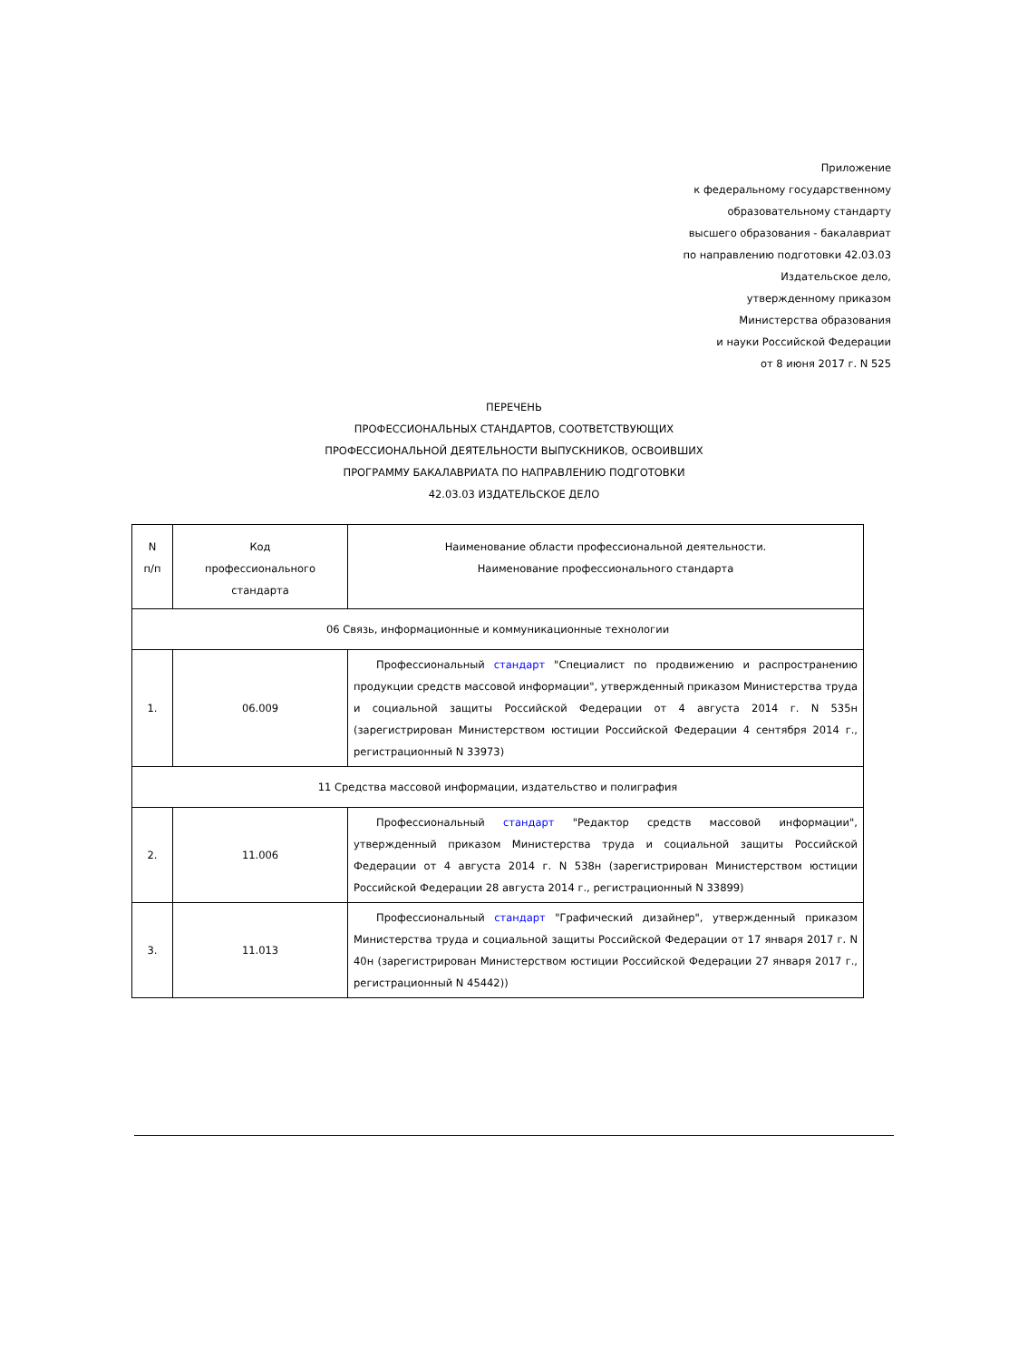Приложение
к федеральному государственному
образовательному стандарту
высшего образования - бакалавриат
по направлению подготовки 42.03.03
Издательское дело,
утвержденному приказом
Министерства образования
и науки Российской Федерации
от 8 июня 2017 г. N 525
ПЕРЕЧЕНЬ
ПРОФЕССИОНАЛЬНЫХ СТАНДАРТОВ, СООТВЕТСТВУЮЩИХ
ПРОФЕССИОНАЛЬНОЙ ДЕЯТЕЛЬНОСТИ ВЫПУСКНИКОВ, ОСВОИВШИХ
ПРОГРАММУ БАКАЛАВРИАТА ПО НАПРАВЛЕНИЮ ПОДГОТОВКИ
42.03.03 ИЗДАТЕЛЬСКОЕ ДЕЛО
| N п/п | Код профессионального стандарта | Наименование области профессиональной деятельности. Наименование профессионального стандарта |
| --- | --- | --- |
| 06 Связь, информационные и коммуникационные технологии | | |
| 1. | 06.009 | Профессиональный стандарт "Специалист по продвижению и распространению продукции средств массовой информации", утвержденный приказом Министерства труда и социальной защиты Российской Федерации от 4 августа 2014 г. N 535н (зарегистрирован Министерством юстиции Российской Федерации 4 сентября 2014 г., регистрационный N 33973) |
| 11 Средства массовой информации, издательство и полиграфия | | |
| 2. | 11.006 | Профессиональный стандарт "Редактор средств массовой информации", утвержденный приказом Министерства труда и социальной защиты Российской Федерации от 4 августа 2014 г. N 538н (зарегистрирован Министерством юстиции Российской Федерации 28 августа 2014 г., регистрационный N 33899) |
| 3. | 11.013 | Профессиональный стандарт "Графический дизайнер", утвержденный приказом Министерства труда и социальной защиты Российской Федерации от 17 января 2017 г. N 40н (зарегистрирован Министерством юстиции Российской Федерации 27 января 2017 г., регистрационный N 45442)) |